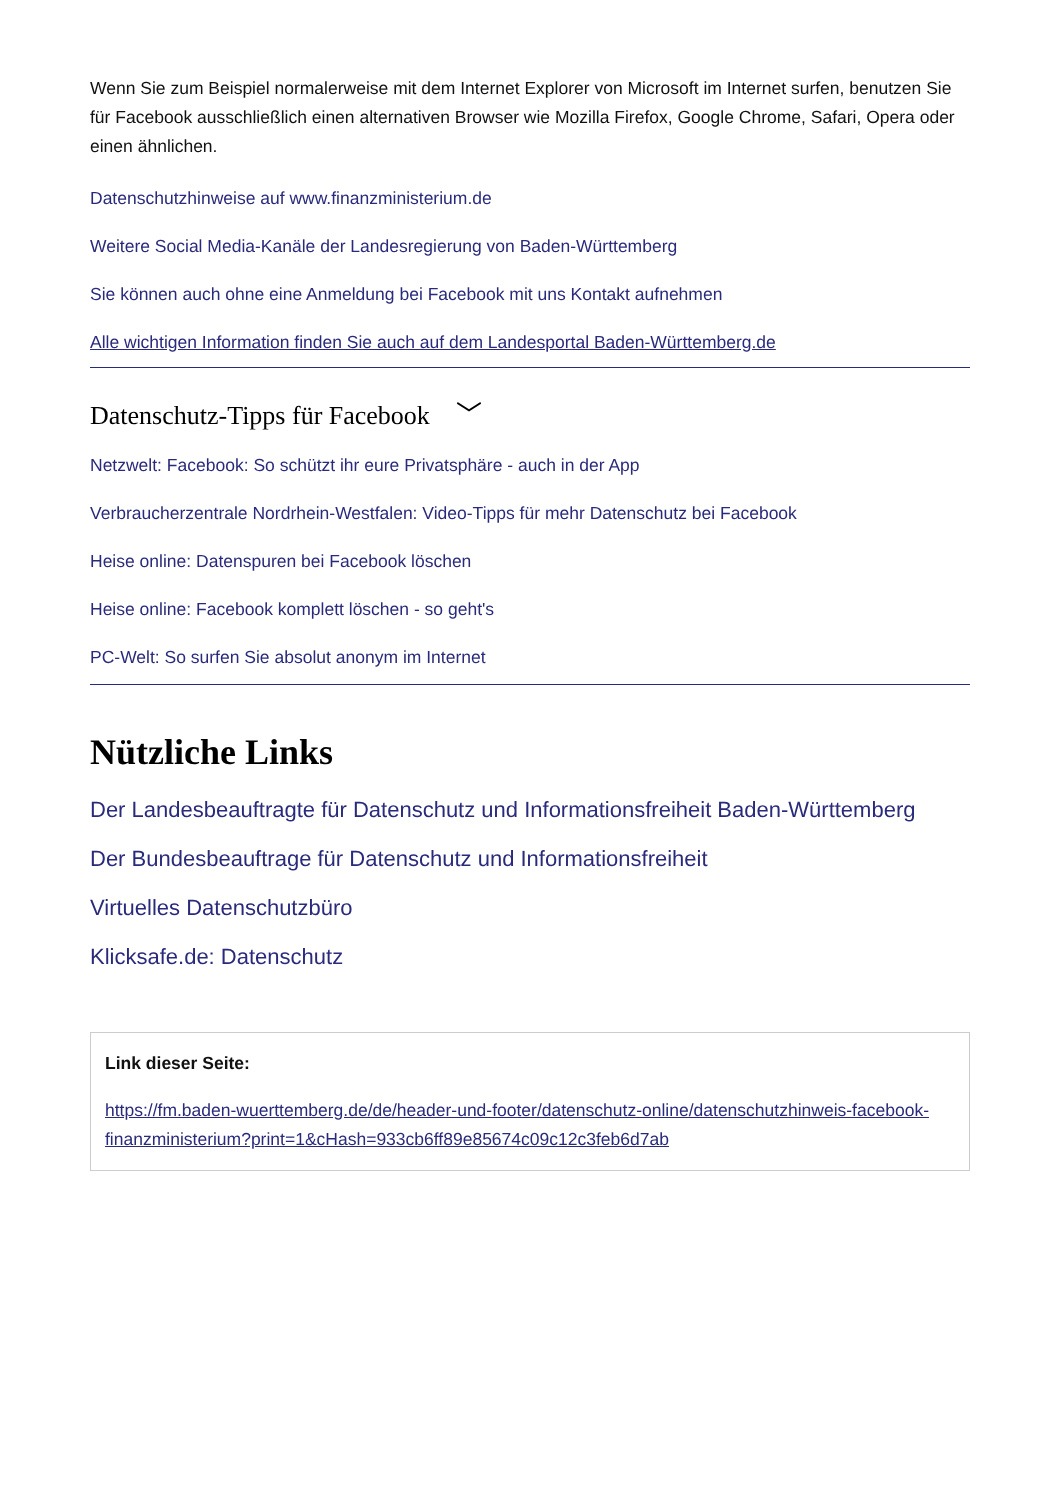Wenn Sie zum Beispiel normalerweise mit dem Internet Explorer von Microsoft im Internet surfen, benutzen Sie für Facebook ausschließlich einen alternativen Browser wie Mozilla Firefox, Google Chrome, Safari, Opera oder einen ähnlichen.
Datenschutzhinweise auf www.finanzministerium.de
Weitere Social Media-Kanäle der Landesregierung von Baden-Württemberg
Sie können auch ohne eine Anmeldung bei Facebook mit uns Kontakt aufnehmen
Alle wichtigen Information finden Sie auch auf dem Landesportal Baden-Württemberg.de
Datenschutz-Tipps für Facebook ﹀
Netzwelt: Facebook: So schützt ihr eure Privatsphäre - auch in der App
Verbraucherzentrale Nordrhein-Westfalen: Video-Tipps für mehr Datenschutz bei Facebook
Heise online: Datenspuren bei Facebook löschen
Heise online: Facebook komplett löschen - so geht's
PC-Welt: So surfen Sie absolut anonym im Internet
Nützliche Links
Der Landesbeauftragte für Datenschutz und Informationsfreiheit Baden-Württemberg
Der Bundesbeauftrage für Datenschutz und Informationsfreiheit
Virtuelles Datenschutzbüro
Klicksafe.de: Datenschutz
Link dieser Seite:
https://fm.baden-wuerttemberg.de/de/header-und-footer/datenschutz-online/datenschutzhinweis-facebook-finanzministerium?print=1&cHash=933cb6ff89e85674c09c12c3feb6d7ab